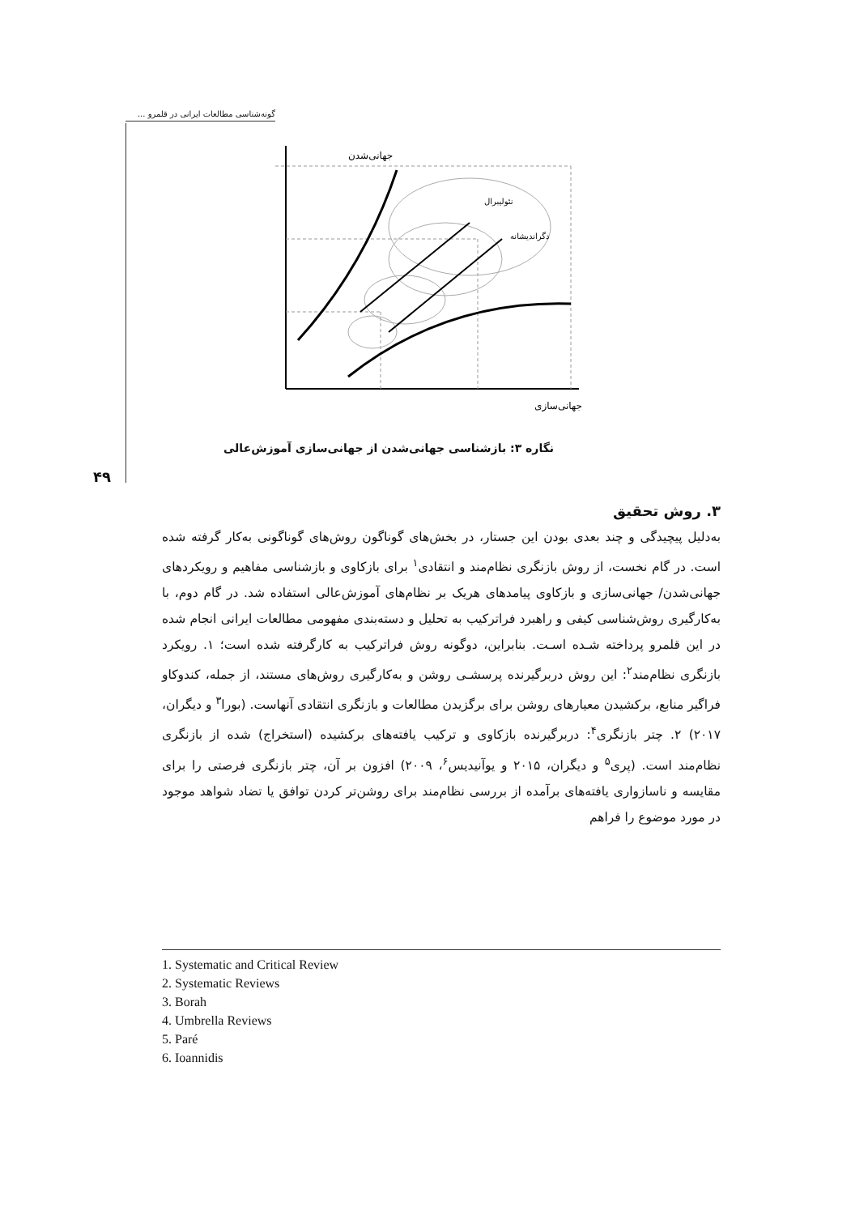گونه‌شناسی مطالعات ایرانی در قلمرو ...
جهانی‌شدن
نئولیبرال
دگراندیشانه
جهانی‌سازی
نگاره ۳: بازشناسی جهانی‌شدن از جهانی‌سازی آموزش‌عالی
۴۹
۳. روش تحقیق
به‌دلیل پیچیدگی و چند بعدی بودن این جستار، در بخش‌های گوناگون روش‌های گوناگونی به‌کار گرفته شده است. در گام نخست، از روش بازنگری نظام‌مند و انتقادی<sup>۱</sup> برای بازکاوی و بازشناسی مفاهیم و رویکردهای جهانی‌شدن/ جهانی‌سازی و بازکاوی پیامدهای هریک بر نظام‌های آموزش‌عالی استفاده شد. در گام دوم، با به‌کارگیری روش‌شناسی کیفی و راهبرد فراترکیب به تحلیل و دسته‌بندی مفهومی مطالعات ایرانی انجام شده در این قلمرو پرداخته شـده اسـت. بنابراین، دوگونه روش فراترکیب به کارگرفته شده است؛ ۱. رویکرد بازنگری نظام‌مند<sup>۲</sup>: این روش دربرگیرنده پرسشـی روشن و به‌کارگیری روش‌های مستند، از جمله، کندوکاو فراگیر منابع، برکشیدن معیارهای روشن برای برگزیدن مطالعات و بازنگری انتقادی آنهاست. (بورا<sup>۳</sup> و دیگران، ۲۰۱۷) ۲. چتر بازنگری<sup>۴</sup>: دربرگیرنده بازکاوی و ترکیب یافته‌های برکشیده (استخراج) شده از بازنگری نظام‌مند است. (پری<sup>۵</sup> و دیگران، ۲۰۱۵ و یوآنیدیس<sup>۶</sup>، ۲۰۰۹) افزون بر آن، چتر بازنگری فرصتی را برای مقایسه و ناسازواری یافته‌های برآمده از بررسی نظام‌مند برای روشن‌تر کردن توافق یا تضاد شواهد موجود در مورد موضوع را فراهم
1. Systematic and Critical Review
2. Systematic Reviews
3. Borah
4. Umbrella Reviews
5. Paré
6. Ioannidis